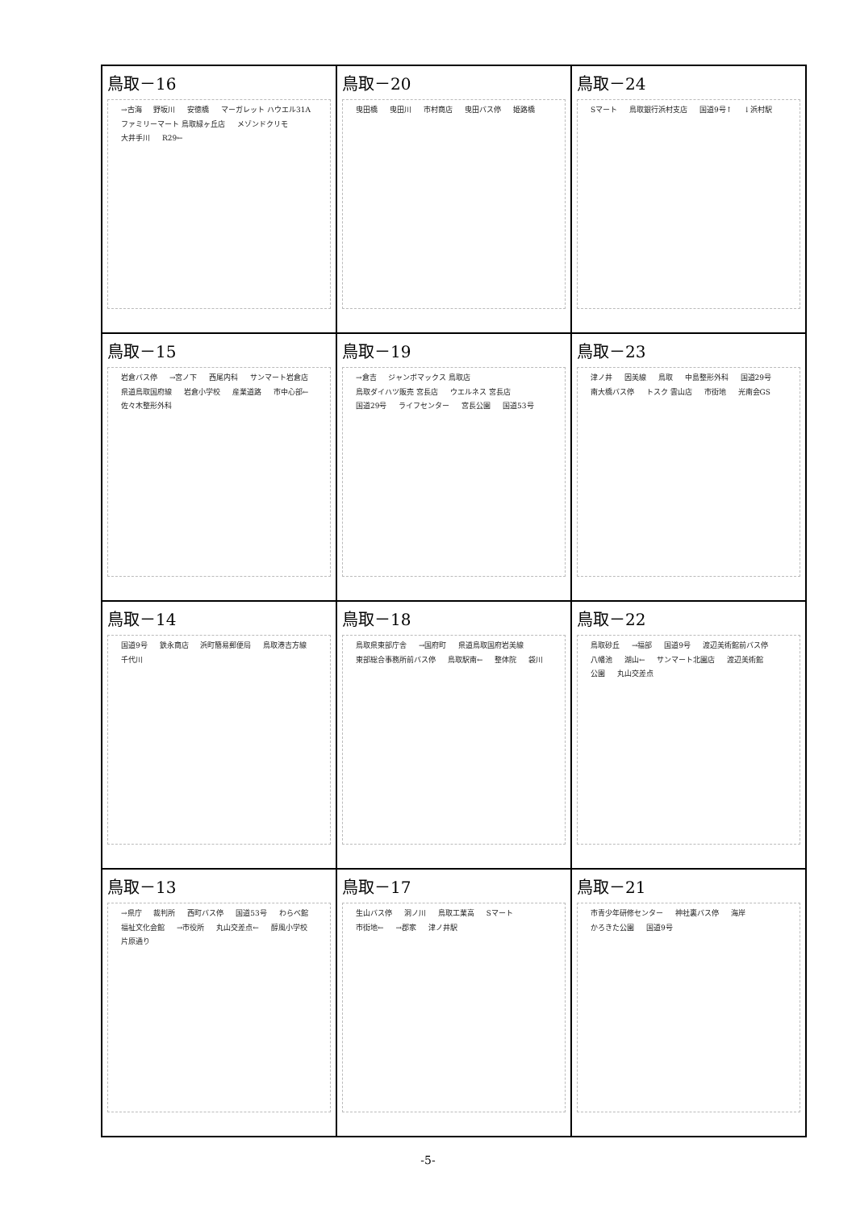| 鳥取－16 →古海 野坂川 安徳橋 マーガレット ハウエル31A ファミリーマート 鳥取緑ヶ丘店 メゾンドクリモ 大井手川 R29← | 鳥取－20 曳田橋 曳田川 市村商店 曳田バス停 姫路橋 | 鳥取－24 Sマート 鳥取銀行浜村支店 国道9号↑ ↓浜村駅 |
| 鳥取－15 岩倉バス停 →宮ノ下 西尾内科 サンマート岩倉店 県道鳥取国府線 岩倉小学校 産業道路 市中心部← 佐々木整形外科 | 鳥取－19 →倉吉 ジャンボマックス 鳥取店 鳥取ダイハツ販売 宮長店 ウエルネス 宮長店 国道29号 ライフセンター 宮長公園 国道53号 | 鳥取－23 津ノ井 因美線 鳥取 中島整形外科 国道29号 南大橋バス停 トスク 雲山店 市街地 光南会GS |
| 鳥取－14 国道9号 鉄永商店 浜町簡易郵便局 鳥取港吉方線 千代川 | 鳥取－18 鳥取県東部庁舎 →国府町 県道鳥取国府岩美線 東部総合事務所前バス停 鳥取駅南← 整体院 袋川 | 鳥取－22 鳥取砂丘 →福部 国道9号 渡辺美術館前バス停 八幡池 湖山← サンマート北園店 渡辺美術館 公園 丸山交差点 |
| 鳥取－13 →県庁 裁判所 西町バス停 国道53号 わらべ館 福祉文化会館 →市役所 丸山交差点← 醇風小学校 片原通り | 鳥取－17 生山バス停 洞ノ川 鳥取工業高 Sマート 市街地← →郡家 津ノ井駅 | 鳥取－21 市青少年研修センター 神社裏バス停 海岸 かろきた公園 国道9号 |
-5-